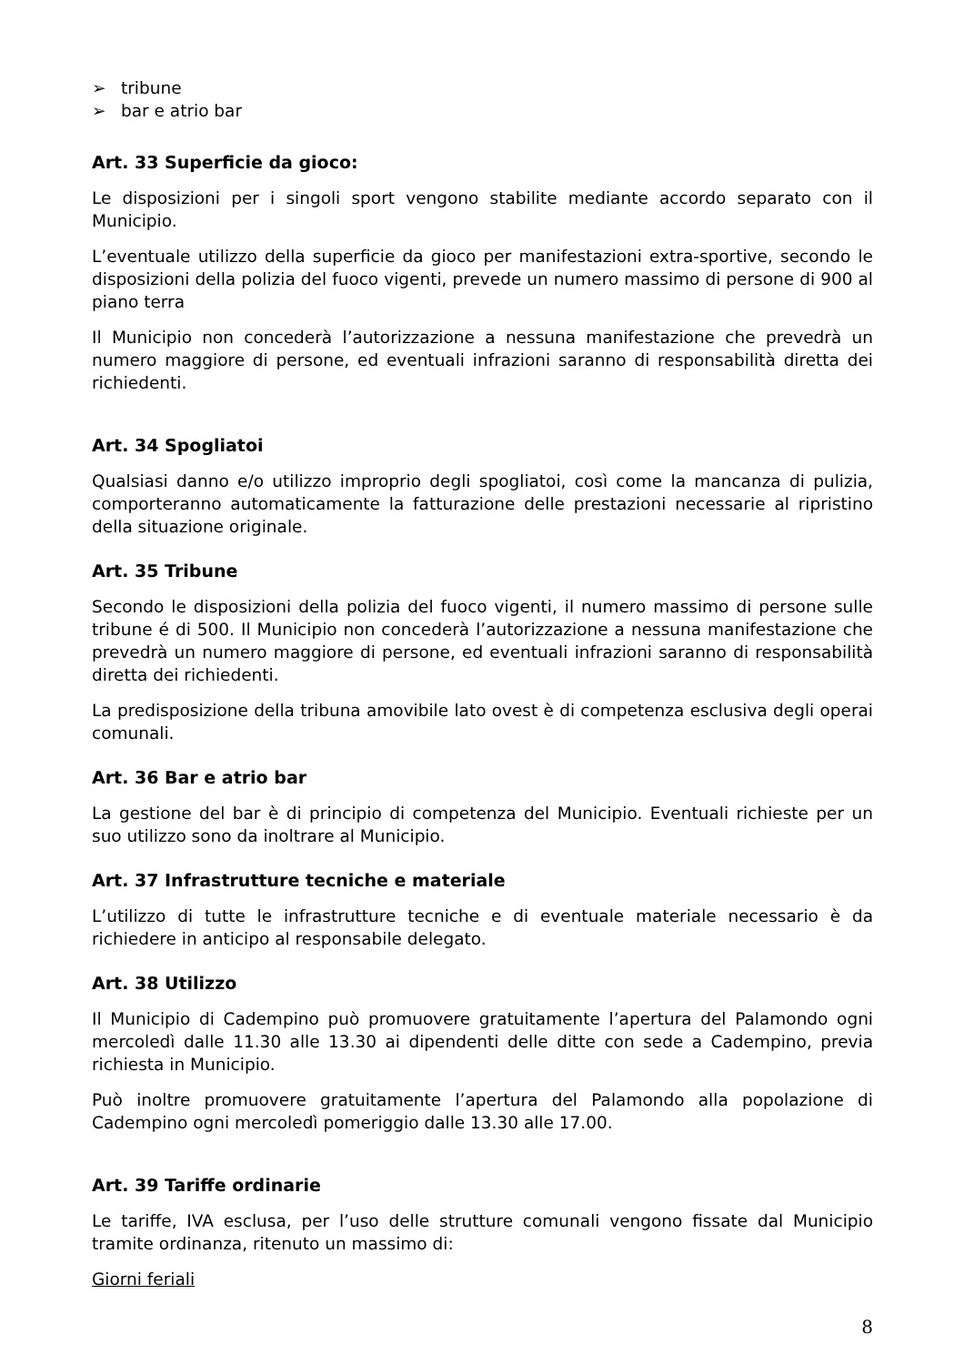➢ tribune
➢ bar e atrio bar
Art. 33 Superficie da gioco:
Le disposizioni per i singoli sport vengono stabilite mediante accordo separato con il Municipio.
L’eventuale utilizzo della superficie da gioco per manifestazioni extra-sportive, secondo le disposizioni della polizia del fuoco vigenti, prevede un numero massimo di persone di 900 al piano terra
Il Municipio non concederà l’autorizzazione a nessuna manifestazione che prevedrà un numero maggiore di persone, ed eventuali infrazioni saranno di responsabilità diretta dei richiedenti.
Art. 34 Spogliatoi
Qualsiasi danno e/o utilizzo improprio degli spogliatoi, così come la mancanza di pulizia, comporteranno automaticamente la fatturazione delle prestazioni necessarie al ripristino della situazione originale.
Art. 35 Tribune
Secondo le disposizioni della polizia del fuoco vigenti, il numero massimo di persone sulle tribune é di 500. Il Municipio non concederà l’autorizzazione a nessuna manifestazione che prevedrà un numero maggiore di persone, ed eventuali infrazioni saranno di responsabilità diretta dei richiedenti.
La predisposizione della tribuna amovibile lato ovest è di competenza esclusiva degli operai comunali.
Art. 36 Bar e atrio bar
La gestione del bar è di principio di competenza del Municipio. Eventuali richieste per un suo utilizzo sono da inoltrare al Municipio.
Art. 37 Infrastrutture tecniche e materiale
L’utilizzo di tutte le infrastrutture tecniche e di eventuale materiale necessario è da richiedere in anticipo al responsabile delegato.
Art. 38 Utilizzo
Il Municipio di Cadempino può promuovere gratuitamente l’apertura del Palamondo ogni mercoledì dalle 11.30 alle 13.30 ai dipendenti delle ditte con sede a Cadempino, previa richiesta in Municipio.
Può inoltre promuovere gratuitamente l’apertura del Palamondo alla popolazione di Cadempino ogni mercoledì pomeriggio dalle 13.30 alle 17.00.
Art. 39 Tariffe ordinarie
Le tariffe, IVA esclusa, per l’uso delle strutture comunali vengono fissate dal Municipio tramite ordinanza, ritenuto un massimo di:
Giorni feriali
8